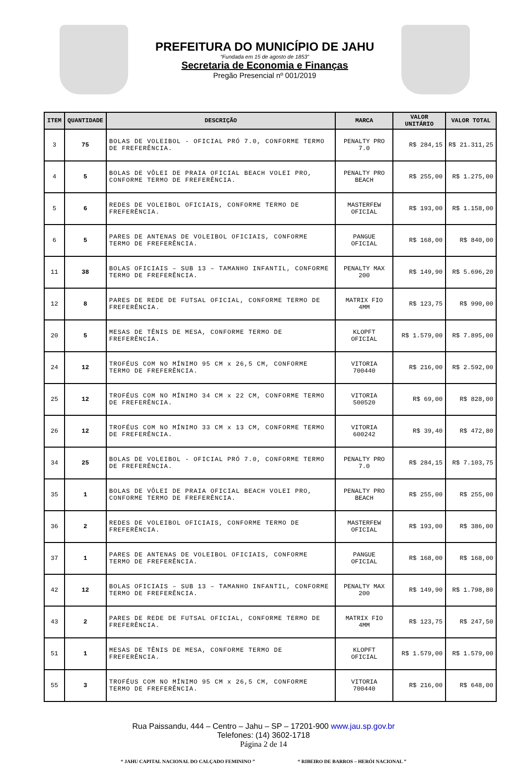PREFEITURA DO MUNICÍPIO DE JAHU
“Fundada em 15 de agosto de 1853”
Secretaria de Economia e Finanças
Pregão Presencial nº 001/2019
| ITEM | QUANTIDADE | DESCRIÇÃO | MARCA | VALOR UNITÁRIO | VALOR TOTAL |
| --- | --- | --- | --- | --- | --- |
| 3 | 75 | BOLAS DE VOLEIBOL - OFICIAL PRÓ 7.0, CONFORME TERMO DE FREFERÊNCIA. | PENALTY PRO 7.0 | R$ 284,15 | R$ 21.311,25 |
| 4 | 5 | BOLAS DE VÔLEI DE PRAIA OFICIAL BEACH VOLEI PRO, CONFORME TERMO DE FREFERÊNCIA. | PENALTY PRO BEACH | R$ 255,00 | R$ 1.275,00 |
| 5 | 6 | REDES DE VOLEIBOL OFICIAIS, CONFORME TERMO DE FREFERÊNCIA. | MASTERFEW OFICIAL | R$ 193,00 | R$ 1.158,00 |
| 6 | 5 | PARES DE ANTENAS DE VOLEIBOL OFICIAIS, CONFORME TERMO DE FREFERÊNCIA. | PANGUE OFICIAL | R$ 168,00 | R$ 840,00 |
| 11 | 38 | BOLAS OFICIAIS – SUB 13 – TAMANHO INFANTIL, CONFORME TERMO DE FREFERÊNCIA. | PENALTY MAX 200 | R$ 149,90 | R$ 5.696,20 |
| 12 | 8 | PARES DE REDE DE FUTSAL OFICIAL, CONFORME TERMO DE FREFERÊNCIA. | MATRIX FIO 4MM | R$ 123,75 | R$ 990,00 |
| 20 | 5 | MESAS DE TÊNIS DE MESA, CONFORME TERMO DE FREFERÊNCIA. | KLOPFT OFICIAL | R$ 1.579,00 | R$ 7.895,00 |
| 24 | 12 | TROFÉUS COM NO MÍNIMO 95 CM x 26,5 CM, CONFORME TERMO DE FREFERÊNCIA. | VITORIA 700440 | R$ 216,00 | R$ 2.592,00 |
| 25 | 12 | TROFÉUS COM NO MÍNIMO 34 CM x 22 CM, CONFORME TERMO DE FREFERÊNCIA. | VITORIA 500520 | R$ 69,00 | R$ 828,00 |
| 26 | 12 | TROFÉUS COM NO MÍNIMO 33 CM x 13 CM, CONFORME TERMO DE FREFERÊNCIA. | VITORIA 600242 | R$ 39,40 | R$ 472,80 |
| 34 | 25 | BOLAS DE VOLEIBOL - OFICIAL PRÓ 7.0, CONFORME TERMO DE FREFERÊNCIA. | PENALTY PRO 7.0 | R$ 284,15 | R$ 7.103,75 |
| 35 | 1 | BOLAS DE VÔLEI DE PRAIA OFICIAL BEACH VOLEI PRO, CONFORME TERMO DE FREFERÊNCIA. | PENALTY PRO BEACH | R$ 255,00 | R$ 255,00 |
| 36 | 2 | REDES DE VOLEIBOL OFICIAIS, CONFORME TERMO DE FREFERÊNCIA. | MASTERFEW OFICIAL | R$ 193,00 | R$ 386,00 |
| 37 | 1 | PARES DE ANTENAS DE VOLEIBOL OFICIAIS, CONFORME TERMO DE FREFERÊNCIA. | PANGUE OFICIAL | R$ 168,00 | R$ 168,00 |
| 42 | 12 | BOLAS OFICIAIS – SUB 13 – TAMANHO INFANTIL, CONFORME TERMO DE FREFERÊNCIA. | PENALTY MAX 200 | R$ 149,90 | R$ 1.798,80 |
| 43 | 2 | PARES DE REDE DE FUTSAL OFICIAL, CONFORME TERMO DE FREFERÊNCIA. | MATRIX FIO 4MM | R$ 123,75 | R$ 247,50 |
| 51 | 1 | MESAS DE TÊNIS DE MESA, CONFORME TERMO DE FREFERÊNCIA. | KLOPFT OFICIAL | R$ 1.579,00 | R$ 1.579,00 |
| 55 | 3 | TROFÉUS COM NO MÍNIMO 95 CM x 26,5 CM, CONFORME TERMO DE FREFERÊNCIA. | VITORIA 700440 | R$ 216,00 | R$ 648,00 |
Rua Paissandu, 444 – Centro – Jahu – SP – 17201-900 www.jau.sp.gov.br
Telefones: (14) 3602-1718
Página 2 de 14
“ JAHU CAPITAL NACIONAL DO CALÇADO FEMININO ” “ RIBEIRO DE BARROS – HERÓI NACIONAL ”